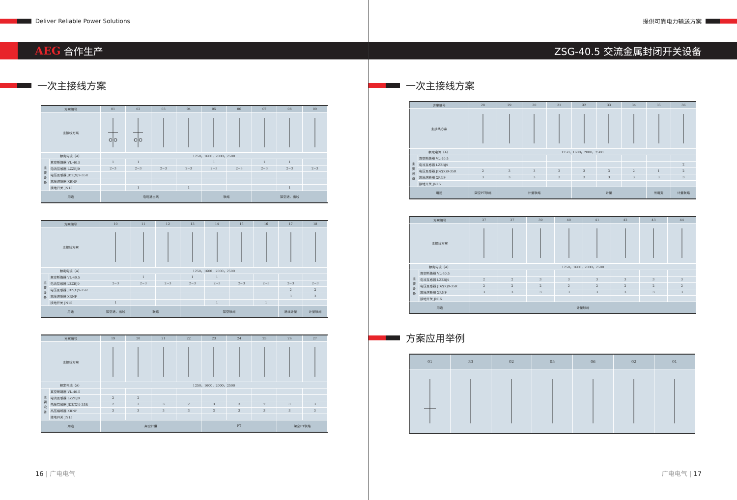Deliver Reliable Power Solutions
AEG 合作生产
一次主接线方案
| 方案编号 | | 01 | 02 | 03 | 04 | 05 | 06 | 07 | 08 | 09 |
| --- | --- | --- | --- | --- | --- | --- | --- | --- | --- | --- |
| 主接线方案 | | | | | | | | | | |
| 额定电流（A） | | 1250，1600，2000，2500 | | | | | | | | |
| 主 要 设 备 | 真空断路器 VL-40.5 | 1 | 1 | | | 1 | | 1 | 1 | |
| | 电流互感器 LZZBJ9 | 2~3 | 2~3 | 2~3 | 2~3 | 2~3 | 2~3 | 2~3 | 2~3 | 2~3 |
| | 电压互感器 JDZ(X)9-35R | | | | | | | | | |
| | 高压熔断器 XRNP | | | | | | | | | |
| | 接地开关 JN15 | | 1 | | 1 | | | | 1 | |
| 用途 | | 电缆进出线 | | | | 联络 | | 架空进、出线 | | |
| 方案编号 | | 10 | 11 | 12 | 13 | 14 | 15 | 16 | 17 | 18 |
| --- | --- | --- | --- | --- | --- | --- | --- | --- | --- | --- |
| 主接线方案 | | | | | | | | | | |
| 额定电流（A） | | 1250，1600，2000，2500 | | | | | | | | |
| 主 要 设 备 | 真空断路器 VL-40.5 | | 1 | | 1 | 1 | | | | |
| | 电流互感器 LZZBJ9 | 2~3 | 2~3 | 2~3 | 2~3 | 2~3 | 2~3 | 2~3 | 2~3 | 2~3 |
| | 电压互感器 JDZ(X)9-35R | | | | | | | | 2 | 2 |
| | 高压熔断器 XRNP | | | | | | | | 3 | 3 |
| | 接地开关 JN15 | 1 | | | | 1 | | 1 | | |
| 用途 | | 架空进、出线 | 联络 | | 架空联络 | | | | 进线计量 | 计量联络 |
| 方案编号 | | 19 | 20 | 21 | 22 | 23 | 24 | 25 | 26 | 27 |
| --- | --- | --- | --- | --- | --- | --- | --- | --- | --- | --- |
| 主接线方案 | | | | | | | | | | |
| 额定电流（A） | | 1250，1600，2000，2500 | | | | | | | | |
| 主 要 设 备 | 真空断路器 VL-40.5 | | | | | | | | | |
| | 电流互感器 LZZBJ9 | 2 | 2 | | | | | | | |
| | 电压互感器 JDZ(X)9-35R | 2 | 3 | 3 | 2 | 3 | 3 | 2 | 3 | 3 |
| | 高压熔断器 XRNP | 3 | 3 | 3 | 3 | 3 | 3 | 3 | 3 | 3 |
| | 接地开关 JN15 | | | | | | | | | |
| 用途 | | 架空计量 | | | | PT | | | 架空PT联络 | |
16 | 广电电气
提供可靠电力输送方案
ZSG-40.5 交流金属封闭开关设备
一次主接线方案
| 方案编号 | | 28 | 29 | 30 | 31 | 32 | 33 | 34 | 35 | 36 |
| --- | --- | --- | --- | --- | --- | --- | --- | --- | --- | --- |
| 主接线方案 | | | | | | | | | | |
| 额定电流（A） | | 1250，1600，2000，2500 | | | | | | | | |
| 主 要 设 备 | 真空断路器 VL-40.5 | | | | | | | | | |
| | 电流互感器 LZZBJ9 | | | | | | | | | 2 |
| | 电压互感器 JDZ(X)9-35R | 2 | 3 | 3 | 2 | 3 | 3 | 2 | 1 | 2 |
| | 高压熔断器 XRNP | 3 | 3 | 3 | 3 | 3 | 3 | 3 | 3 | 3 |
| | 接地开关 JN15 | | | | | | | | | |
| 用途 | | 架空PT联络 | 计量联络 | | | 计量 | | | 所用变 | 计量联络 |
| 方案编号 | | 37 | 37 | 39 | 40 | 41 | 42 | 43 | 44 |
| --- | --- | --- | --- | --- | --- | --- | --- | --- | --- |
| 主接线方案 | | | | | | | | | |
| 额定电流（A） | | 1250，1600，2000，2500 | | | | | | | |
| 主 要 设 备 | 真空断路器 VL-40.5 | | | | | | | | |
| | 电流互感器 LZZBJ9 | 2 | 2 | 3 | 3 | 3 | 3 | 3 | 3 |
| | 电压互感器 JDZ(X)9-35R | 2 | 2 | 2 | 2 | 2 | 2 | 2 | 2 |
| | 高压熔断器 XRNP | 3 | 3 | 3 | 3 | 3 | 3 | 3 | 3 |
| | 接地开关 JN15 | | | | | | | | |
| 用途 | | 计量联络 | | | | | | | |
方案应用举例
| 01 | 33 | 02 | 05 | 06 | 02 | 01 |
| --- | --- | --- | --- | --- | --- | --- |
广电电气 | 17